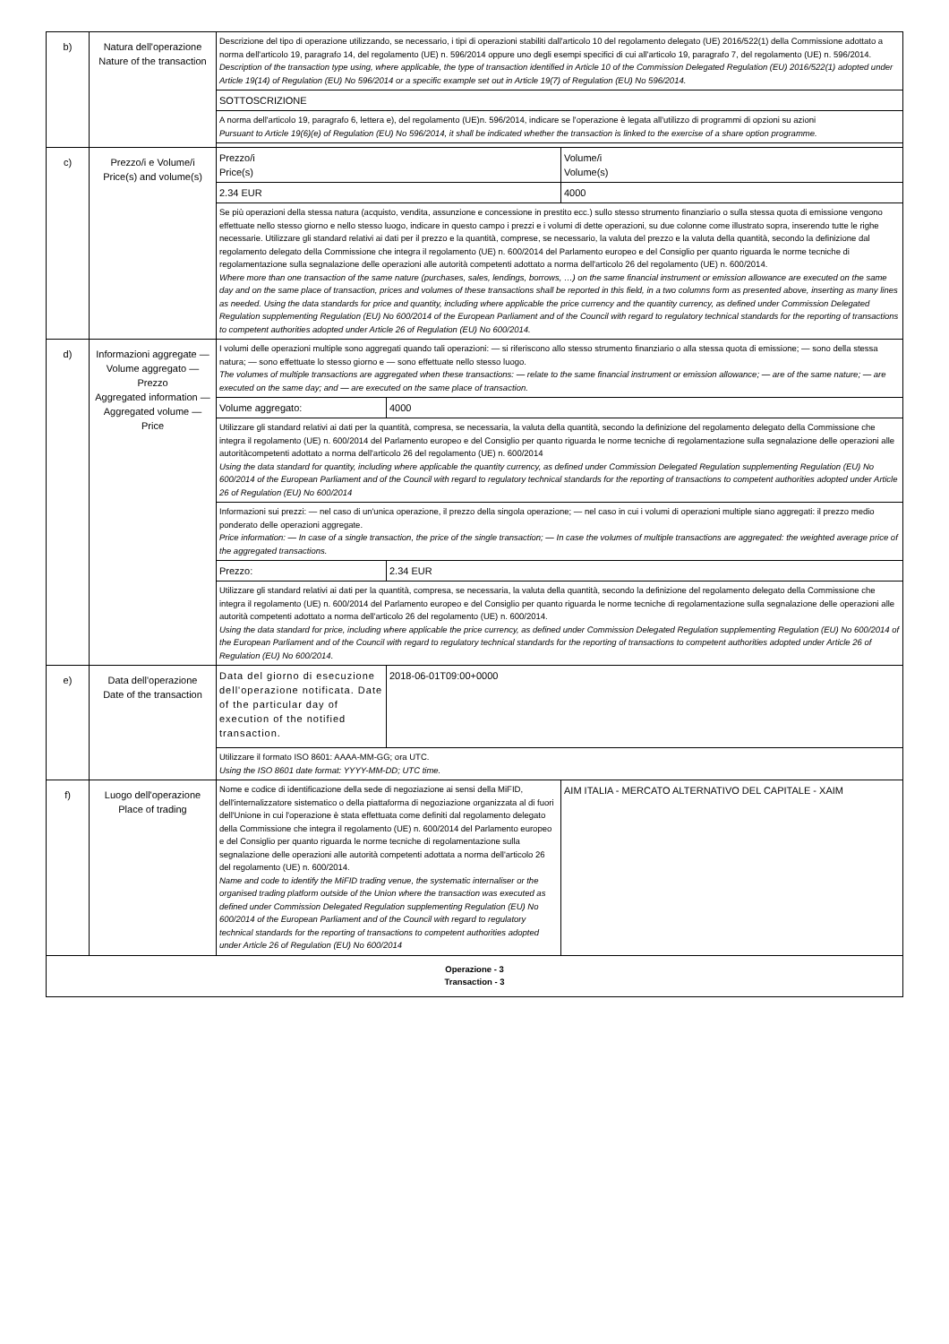| b) | Natura dell'operazione Nature of the transaction | Descrizione del tipo di operazione utilizzando, se necessario, i tipi di operazioni stabiliti dall'articolo 10 del regolamento delegato (UE) 2016/522(1) della Commissione adottato a norma dell'articolo 19, paragrafo 14, del regolamento (UE) n. 596/2014 oppure uno degli esempi specifici di cui all'articolo 19, paragrafo 7, del regolamento (UE) n. 596/2014. Description of the transaction type using, where applicable, the type of transaction identified in Article 10 of the Commission Delegated Regulation (EU) 2016/522(1) adopted under Article 19(14) of Regulation (EU) No 596/2014 or a specific example set out in Article 19(7) of Regulation (EU) No 596/2014. | | |
| | | SOTTOSCRIZIONE | | |
| | | A norma dell'articolo 19, paragrafo 6, lettera e), del regolamento (UE)n. 596/2014, indicare se l'operazione è legata all'utilizzo di programmi di opzioni su azioni Pursuant to Article 19(6)(e) of Regulation (EU) No 596/2014, it shall be indicated whether the transaction is linked to the exercise of a share option programme. | | |
| c) | Prezzo/i e Volume/i Price(s) and volume(s) | Prezzo/i Price(s) | | Volume/i Volume(s) |
| | | 2.34 EUR | | 4000 |
| | | Se più operazioni della stessa natura (acquisto, vendita, assunzione e concessione in prestito ecc.) sullo stesso strumento finanziario o sulla stessa quota di emissione vengono effettuate nello stesso giorno e nello stesso luogo, indicare in questo campo i prezzi e i volumi di dette operazioni, su due colonne come illustrato sopra, inserendo tutte le righe necessarie. Utilizzare gli standard relativi ai dati per il prezzo e la quantità, comprese, se necessario, la valuta del prezzo e la valuta della quantità, secondo la definizione dal regolamento delegato della Commissione che integra il regolamento (UE) n. 600/2014 del Parlamento europeo e del Consiglio per quanto riguarda le norme tecniche di regolamentazione sulla segnalazione delle operazioni alle autorità competenti adottato a norma dell'articolo 26 del regolamento (UE) n. 600/2014. Where more than one transaction of the same nature (purchases, sales, lendings, borrows, …) on the same financial instrument or emission allowance are executed on the same day and on the same place of transaction, prices and volumes of these transactions shall be reported in this field, in a two columns form as presented above, inserting as many lines as needed. Using the data standards for price and quantity, including where applicable the price currency and the quantity currency, as defined under Commission Delegated Regulation supplementing Regulation (EU) No 600/2014 of the European Parliament and of the Council with regard to regulatory technical standards for the reporting of transactions to competent authorities adopted under Article 26 of Regulation (EU) No 600/2014. | | |
| d) | Informazioni aggregate — Volume aggregato — Prezzo Aggregated information — Aggregated volume — Price | I volumi delle operazioni multiple sono aggregati quando tali operazioni: — si riferiscono allo stesso strumento finanziario o alla stessa quota di emissione; — sono della stessa natura; — sono effettuate lo stesso giorno e — sono effettuate nello stesso luogo. The volumes of multiple transactions are aggregated when these transactions: — relate to the same financial instrument or emission allowance; — are of the same nature; — are executed on the same day; and — are executed on the same place of transaction. | | |
| | | Volume aggregato: | 4000 | |
| | | Utilizzare gli standard relativi ai dati per la quantità, compresa, se necessaria, la valuta della quantità, secondo la definizione del regolamento delegato della Commissione che integra il regolamento (UE) n. 600/2014 del Parlamento europeo e del Consiglio per quanto riguarda le norme tecniche di regolamentazione sulla segnalazione delle operazioni alle autoritàcompetenti adottato a norma dell'articolo 26 del regolamento (UE) n. 600/2014 Using the data standard for quantity, including where applicable the quantity currency, as defined under Commission Delegated Regulation supplementing Regulation (EU) No 600/2014 of the European Parliament and of the Council with regard to regulatory technical standards for the reporting of transactions to competent authorities adopted under Article 26 of Regulation (EU) No 600/2014 | | |
| | | Informazioni sui prezzi: — nel caso di un'unica operazione, il prezzo della singola operazione; — nel caso in cui i volumi di operazioni multiple siano aggregati: il prezzo medio ponderato delle operazioni aggregate. Price information: — In case of a single transaction, the price of the single transaction; — In case the volumes of multiple transactions are aggregated: the weighted average price of the aggregated transactions. | | |
| | | Prezzo: | 2.34 EUR | |
| | | Utilizzare gli standard relativi ai dati per la quantità, compresa, se necessaria, la valuta della quantità, secondo la definizione del regolamento delegato della Commissione che integra il regolamento (UE) n. 600/2014 del Parlamento europeo e del Consiglio per quanto riguarda le norme tecniche di regolamentazione sulla segnalazione delle operazioni alle autorità competenti adottato a norma dell'articolo 26 del regolamento (UE) n. 600/2014. Using the data standard for price, including where applicable the price currency, as defined under Commission Delegated Regulation supplementing Regulation (EU) No 600/2014 of the European Parliament and of the Council with regard to regulatory technical standards for the reporting of transactions to competent authorities adopted under Article 26 of Regulation (EU) No 600/2014. | | |
| e) | Data dell'operazione Date of the transaction | Data del giorno di esecuzione dell'operazione notificata. Date of the particular day of execution of the notified transaction. | 2018-06-01T09:00+0000 | |
| | | Utilizzare il formato ISO 8601: AAAA-MM-GG; ora UTC. Using the ISO 8601 date format: YYYY-MM-DD; UTC time. | | |
| f) | Luogo dell'operazione Place of trading | Nome e codice di identificazione della sede di negoziazione ai sensi della MiFID, dell'internalizzatore sistematico o della piattaforma di negoziazione organizzata al di fuori dell'Unione in cui l'operazione è stata effettuata come definiti dal regolamento delegato della Commissione che integra il regolamento (UE) n. 600/2014 del Parlamento europeo e del Consiglio per quanto riguarda le norme tecniche di regolamentazione sulla segnalazione delle operazioni alle autorità competenti adottata a norma dell'articolo 26 del regolamento (UE) n. 600/2014. Name and code to identify the MiFID trading venue, the systematic internaliser or the organised trading platform outside of the Union where the transaction was executed as defined under Commission Delegated Regulation supplementing Regulation (EU) No 600/2014 of the European Parliament and of the Council with regard to regulatory technical standards for the reporting of transactions to competent authorities adopted under Article 26 of Regulation (EU) No 600/2014 | | AIM ITALIA - MERCATO ALTERNATIVO DEL CAPITALE - XAIM |
| Operazione - 3 Transaction - 3 | | | | |